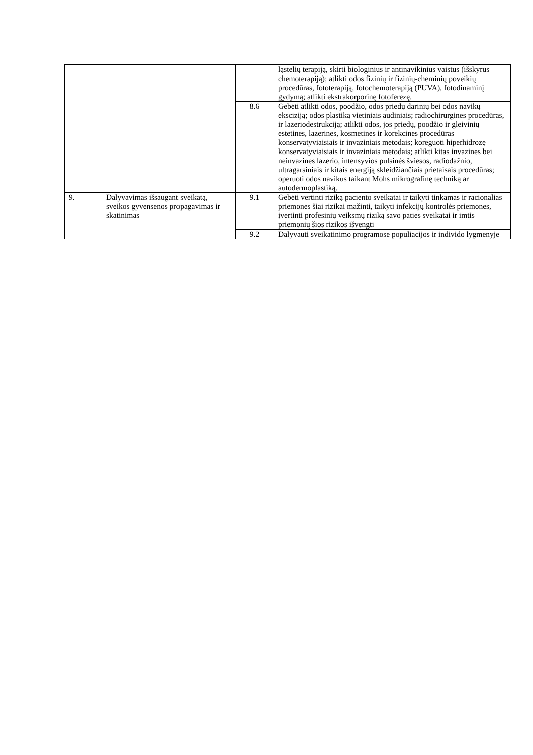| | | | ląstelių terapiją, skirti biologinius ir antinavikinius vaistus (išskyrus chemoterapiją); atlikti odos fizinių ir fizinių-cheminių poveikių procedūras, fototerapiją, fotochemoterapiją (PUVA), fotodinaminį gydymą; atlikti ekstrakorporinę fotoferezę. |
| | | 8.6 | Gebėti atlikti odos, poodžio, odos priedų darinių bei odos navikų eksciziją; odos plastiką vietiniais audiniais; radiochirurgines procedūras, ir lazeriodestrukciją; atlikti odos, jos priedų, poodžio ir gleivinių estetines, lazerines, kosmetines ir korekcines procedūras konservatyviaisiais ir invaziniais metodais; koreguoti hiperhidrozę konservatyviaisiais ir invaziniais metodais; atlikti kitas invazines bei neinvazines lazerio, intensyvios pulsinės šviesos, radiodažnio, ultragarsiniais ir kitais energiją skleidžiančiais prietaisais procedūras; operuoti odos navikus taikant Mohs mikrografinę techniką ar autodermoplastiką. |
| 9. | Dalyvavimas išsaugant sveikatą, sveikos gyvensenos propagavimas ir skatinimas | 9.1 | Gebėti vertinti riziką paciento sveikatai ir taikyti tinkamas ir racionalias priemones šiai rizikai mažinti, taikyti infekcijų kontrolės priemones, įvertinti profesinių veiksmų riziką savo paties sveikatai ir imtis priemonių šios rizikos išvengti |
| | | 9.2 | Dalyvauti sveikatinimo programose populiacijos ir individo lygmenyje |